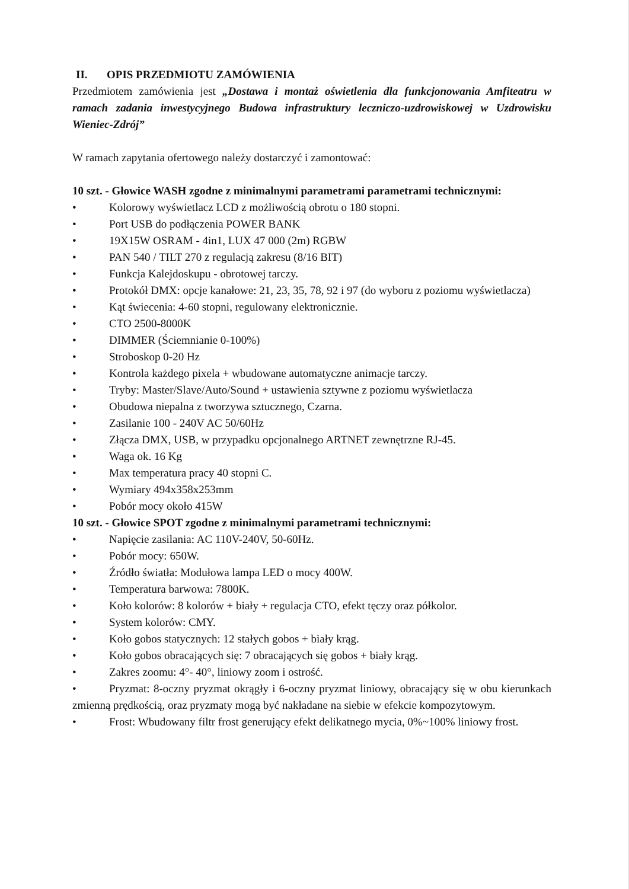II. OPIS PRZEDMIOTU ZAMÓWIENIA
Przedmiotem zamówienia jest „Dostawa i montaż oświetlenia dla funkcjonowania Amfiteatru w ramach zadania inwestycyjnego Budowa infrastruktury leczniczo-uzdrowiskowej w Uzdrowisku Wieniec-Zdrój”
W ramach zapytania ofertowego należy dostarczyć i zamontować:
10 szt. - Głowice WASH zgodne z minimalnymi parametrami parametrami technicznymi:
• Kolorowy wyświetlacz LCD z możliwością obrotu o 180 stopni.
• Port USB do podłączenia POWER BANK
• 19X15W OSRAM - 4in1, LUX 47 000 (2m) RGBW
• PAN 540 / TILT 270 z regulacją zakresu (8/16 BIT)
• Funkcja Kalejdoskupu - obrotowej tarczy.
• Protokół DMX: opcje kanałowe: 21, 23, 35, 78, 92 i 97 (do wyboru z poziomu wyświetlacza)
• Kąt świecenia: 4-60 stopni, regulowany elektronicznie.
• CTO 2500-8000K
• DIMMER (Ściemnianie 0-100%)
• Stroboskop 0-20 Hz
• Kontrola każdego pixela + wbudowane automatyczne animacje tarczy.
• Tryby: Master/Slave/Auto/Sound + ustawienia sztywne z poziomu wyświetlacza
• Obudowa niepalna z tworzywa sztucznego, Czarna.
• Zasilanie 100 - 240V AC 50/60Hz
• Złącza DMX, USB, w przypadku opcjonalnego ARTNET zewnętrzne RJ-45.
• Waga ok. 16 Kg
• Max temperatura pracy 40 stopni C.
• Wymiary 494x358x253mm
• Pobór mocy około 415W
10 szt. - Głowice SPOT zgodne z minimalnymi parametrami technicznymi:
• Napięcie zasilania: AC 110V-240V, 50-60Hz.
• Pobór mocy: 650W.
• Źródło światła: Modułowa lampa LED o mocy 400W.
• Temperatura barwowa: 7800K.
• Koło kolorów: 8 kolorów + biały + regulacja CTO, efekt tęczy oraz półkolor.
• System kolorów: CMY.
• Koło gobos statycznych: 12 stałych gobos + biały krąg.
• Koło gobos obracających się: 7 obracających się gobos + biały krąg.
• Zakres zoomu: 4°- 40°, liniowy zoom i ostrość.
• Pryzmat: 8-oczny pryzmat okrągły i 6-oczny pryzmat liniowy, obracający się w obu kierunkach zmienną prędkością, oraz pryzmaty mogą być nakładane na siebie w efekcie kompozytowym.
• Frost: Wbudowany filtr frost generujący efekt delikatnego mycia, 0%~100% liniowy frost.